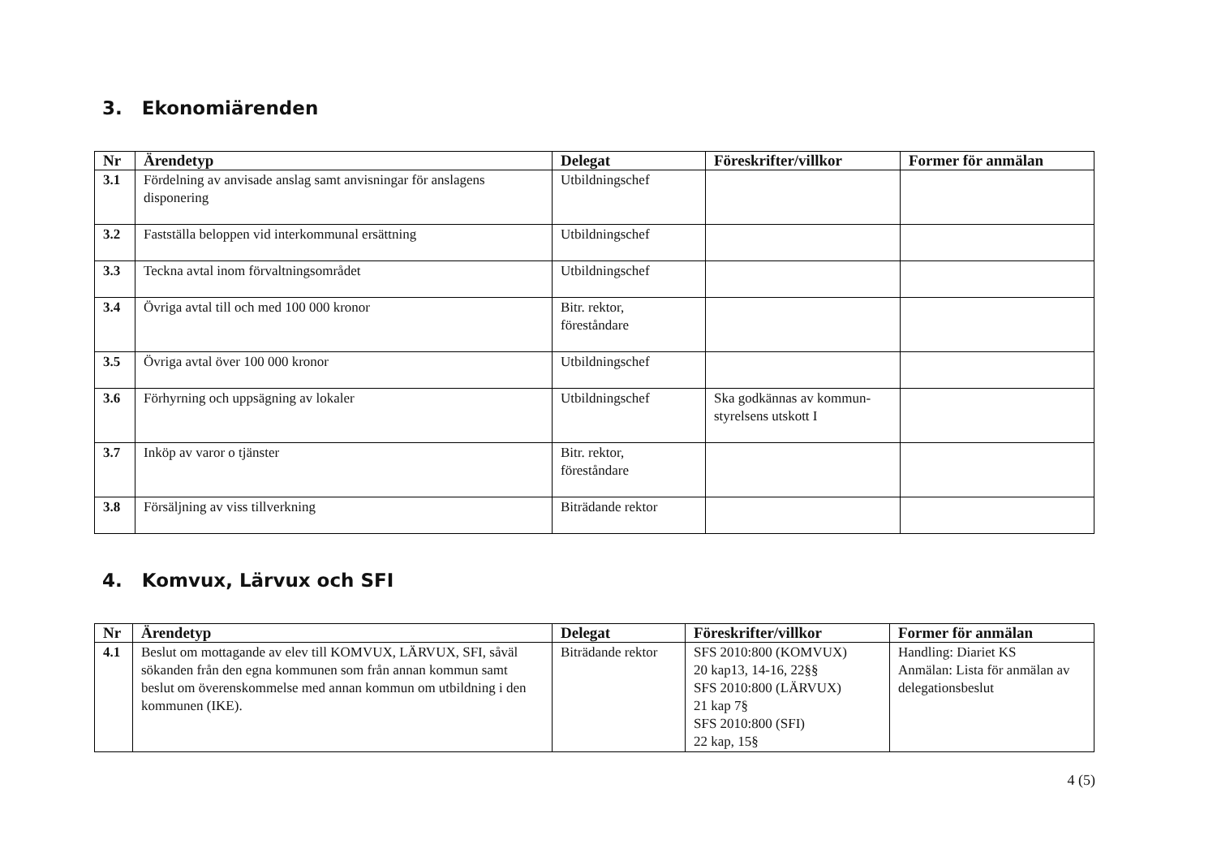3. Ekonomiärenden
| Nr | Ärendetyp | Delegat | Föreskrifter/villkor | Former för anmälan |
| --- | --- | --- | --- | --- |
| 3.1 | Fördelning av anvisade anslag samt anvisningar för anslagens disponering | Utbildningschef | | |
| 3.2 | Fastställa beloppen vid interkommunal ersättning | Utbildningschef | | |
| 3.3 | Teckna avtal inom förvaltningsområdet | Utbildningschef | | |
| 3.4 | Övriga avtal till och med 100 000 kronor | Bitr. rektor, föreståndare | | |
| 3.5 | Övriga avtal över 100 000 kronor | Utbildningschef | | |
| 3.6 | Förhyrning och uppsägning av lokaler | Utbildningschef | Ska godkännas av kommun- styrelsens utskott I | |
| 3.7 | Inköp av varor o tjänster | Bitr. rektor, föreståndare | | |
| 3.8 | Försäljning av viss tillverkning | Biträdande rektor | | |
4. Komvux, Lärvux och SFI
| Nr | Ärendetyp | Delegat | Föreskrifter/villkor | Former för anmälan |
| --- | --- | --- | --- | --- |
| 4.1 | Beslut om mottagande av elev till KOMVUX, LÄRVUX, SFI, såväl sökanden från den egna kommunen som från annan kommun samt beslut om överenskommelse med annan kommun om utbildning i den kommunen (IKE). | Biträdande rektor | SFS 2010:800 (KOMVUX) 20 kap13, 14-16, 22§§ SFS 2010:800 (LÄRVUX) 21 kap 7§ SFS 2010:800 (SFI) 22 kap, 15§ | Handling: Diariet KS Anmälan: Lista för anmälan av delegationsbeslut |
4 (5)